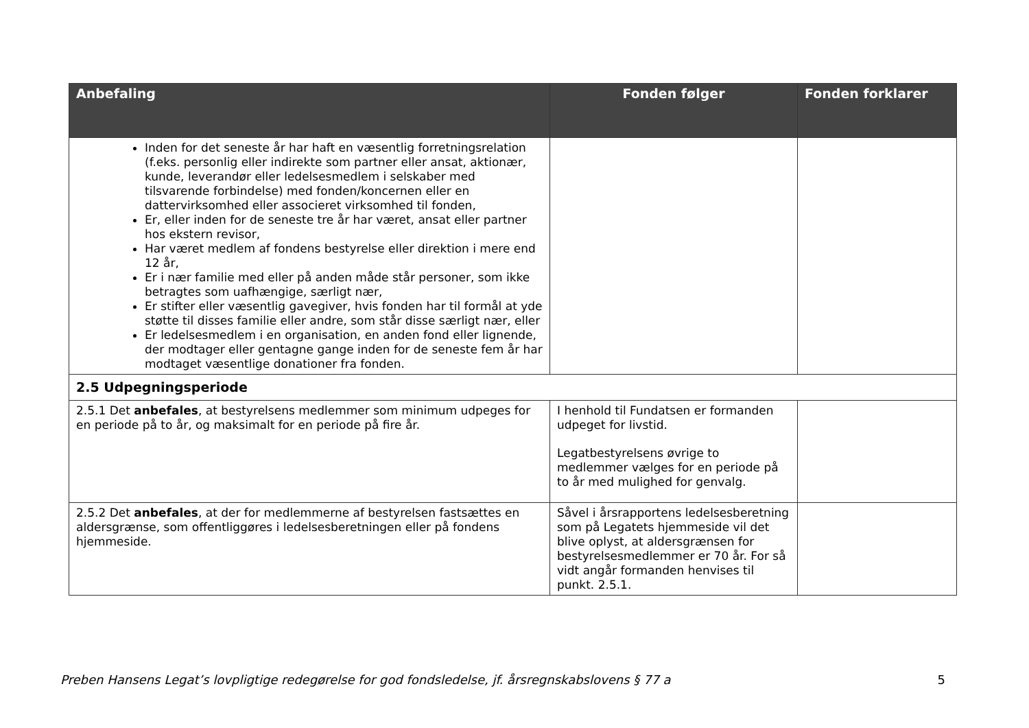| Anbefaling | Fonden følger | Fonden forklarer |
| --- | --- | --- |
| Inden for det seneste år har haft en væsentlig forretningsrelation (f.eks. personlig eller indirekte som partner eller ansat, aktionær, kunde, leverandør eller ledelsesmedlem i selskaber med tilsvarende forbindelse) med fonden/koncernen eller en dattervirksomhed eller associeret virksomhed til fonden, Er, eller inden for de seneste tre år har været, ansat eller partner hos ekstern revisor, Har været medlem af fondens bestyrelse eller direktion i mere end 12 år, Er i nær familie med eller på anden måde står personer, som ikke betragtes som uafhængige, særligt nær, Er stifter eller væsentlig gavegiver, hvis fonden har til formål at yde støtte til disses familie eller andre, som står disse særligt nær, eller Er ledelsesmedlem i en organisation, en anden fond eller lignende, der modtager eller gentagne gange inden for de seneste fem år har modtaget væsentlige donationer fra fonden. | | |
| 2.5 Udpegningsperiode | | |
| 2.5.1 Det anbefales , at bestyrelsens medlemmer som minimum udpeges for en periode på to år, og maksimalt for en periode på fire år. | I henhold til Fundatsen er formanden udpeget for livstid. Legatbestyrelsens øvrige to medlemmer vælges for en periode på to år med mulighed for genvalg. | |
| 2.5.2 Det anbefales , at der for medlemmerne af bestyrelsen fastsættes en aldersgrænse, som offentliggøres i ledelsesberetningen eller på fondens hjemmeside. | Såvel i årsrapportens ledelsesberetning som på Legatets hjemmeside vil det blive oplyst, at aldersgrænsen for bestyrelsesmedlemmer er 70 år. For så vidt angår formanden henvises til punkt. 2.5.1. | |
Preben Hansens Legat’s lovpligtige redegørelse for god fondsledelse, jf. årsregnskabslovens § 77 a 5